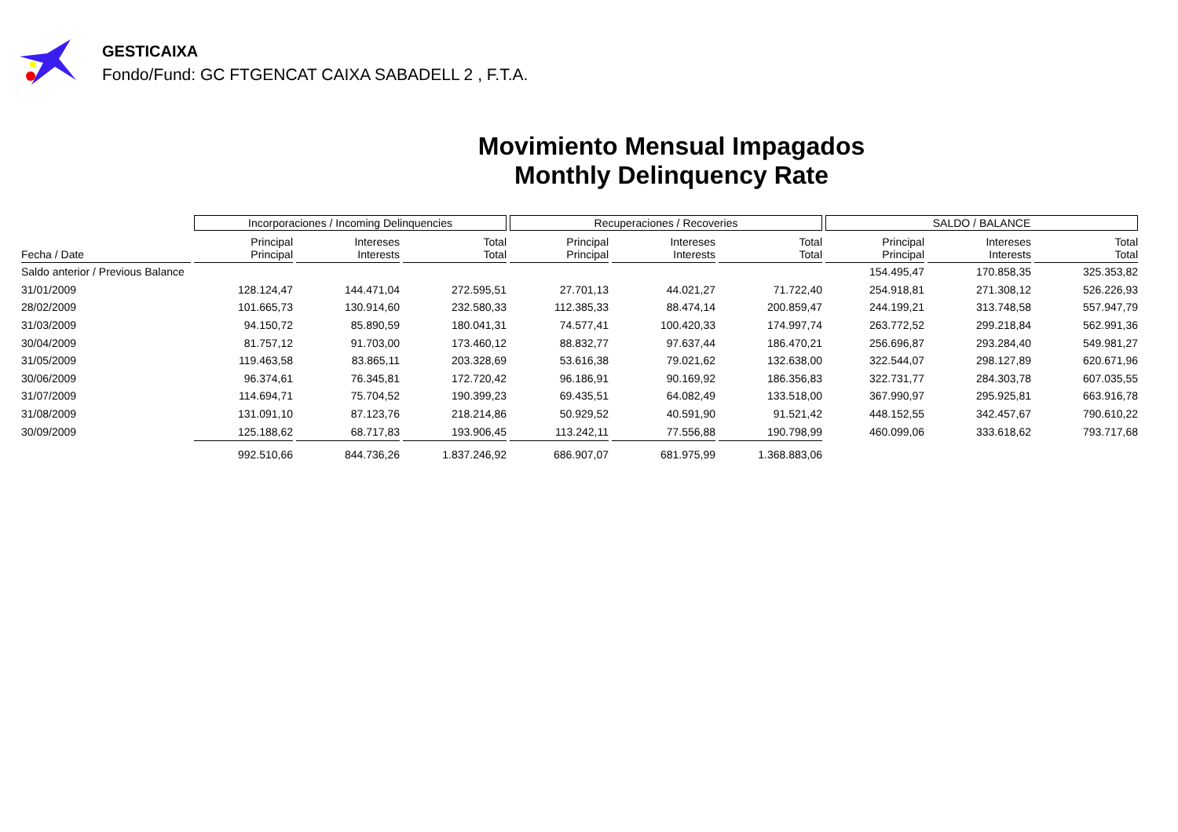GESTICAIXA
Fondo/Fund: GC FTGENCAT CAIXA SABADELL 2 , F.T.A.
Movimiento Mensual Impagados
Monthly Delinquency Rate
| | Incorporaciones / Incoming Delinquencies | | | Recuperaciones / Recoveries | | | SALDO / BALANCE | | |
| --- | --- | --- | --- | --- | --- | --- | --- | --- | --- |
| Fecha / Date | Principal Principal | Intereses Interests | Total Total | Principal Principal | Intereses Interests | Total Total | Principal Principal | Intereses Interests | Total Total |
| Saldo anterior / Previous Balance | | | | | | | 154.495,47 | 170.858,35 | 325.353,82 |
| 31/01/2009 | 128.124,47 | 144.471,04 | 272.595,51 | 27.701,13 | 44.021,27 | 71.722,40 | 254.918,81 | 271.308,12 | 526.226,93 |
| 28/02/2009 | 101.665,73 | 130.914,60 | 232.580,33 | 112.385,33 | 88.474,14 | 200.859,47 | 244.199,21 | 313.748,58 | 557.947,79 |
| 31/03/2009 | 94.150,72 | 85.890,59 | 180.041,31 | 74.577,41 | 100.420,33 | 174.997,74 | 263.772,52 | 299.218,84 | 562.991,36 |
| 30/04/2009 | 81.757,12 | 91.703,00 | 173.460,12 | 88.832,77 | 97.637,44 | 186.470,21 | 256.696,87 | 293.284,40 | 549.981,27 |
| 31/05/2009 | 119.463,58 | 83.865,11 | 203.328,69 | 53.616,38 | 79.021,62 | 132.638,00 | 322.544,07 | 298.127,89 | 620.671,96 |
| 30/06/2009 | 96.374,61 | 76.345,81 | 172.720,42 | 96.186,91 | 90.169,92 | 186.356,83 | 322.731,77 | 284.303,78 | 607.035,55 |
| 31/07/2009 | 114.694,71 | 75.704,52 | 190.399,23 | 69.435,51 | 64.082,49 | 133.518,00 | 367.990,97 | 295.925,81 | 663.916,78 |
| 31/08/2009 | 131.091,10 | 87.123,76 | 218.214,86 | 50.929,52 | 40.591,90 | 91.521,42 | 448.152,55 | 342.457,67 | 790.610,22 |
| 30/09/2009 | 125.188,62 | 68.717,83 | 193.906,45 | 113.242,11 | 77.556,88 | 190.798,99 | 460.099,06 | 333.618,62 | 793.717,68 |
| | 992.510,66 | 844.736,26 | 1.837.246,92 | 686.907,07 | 681.975,99 | 1.368.883,06 | | | |